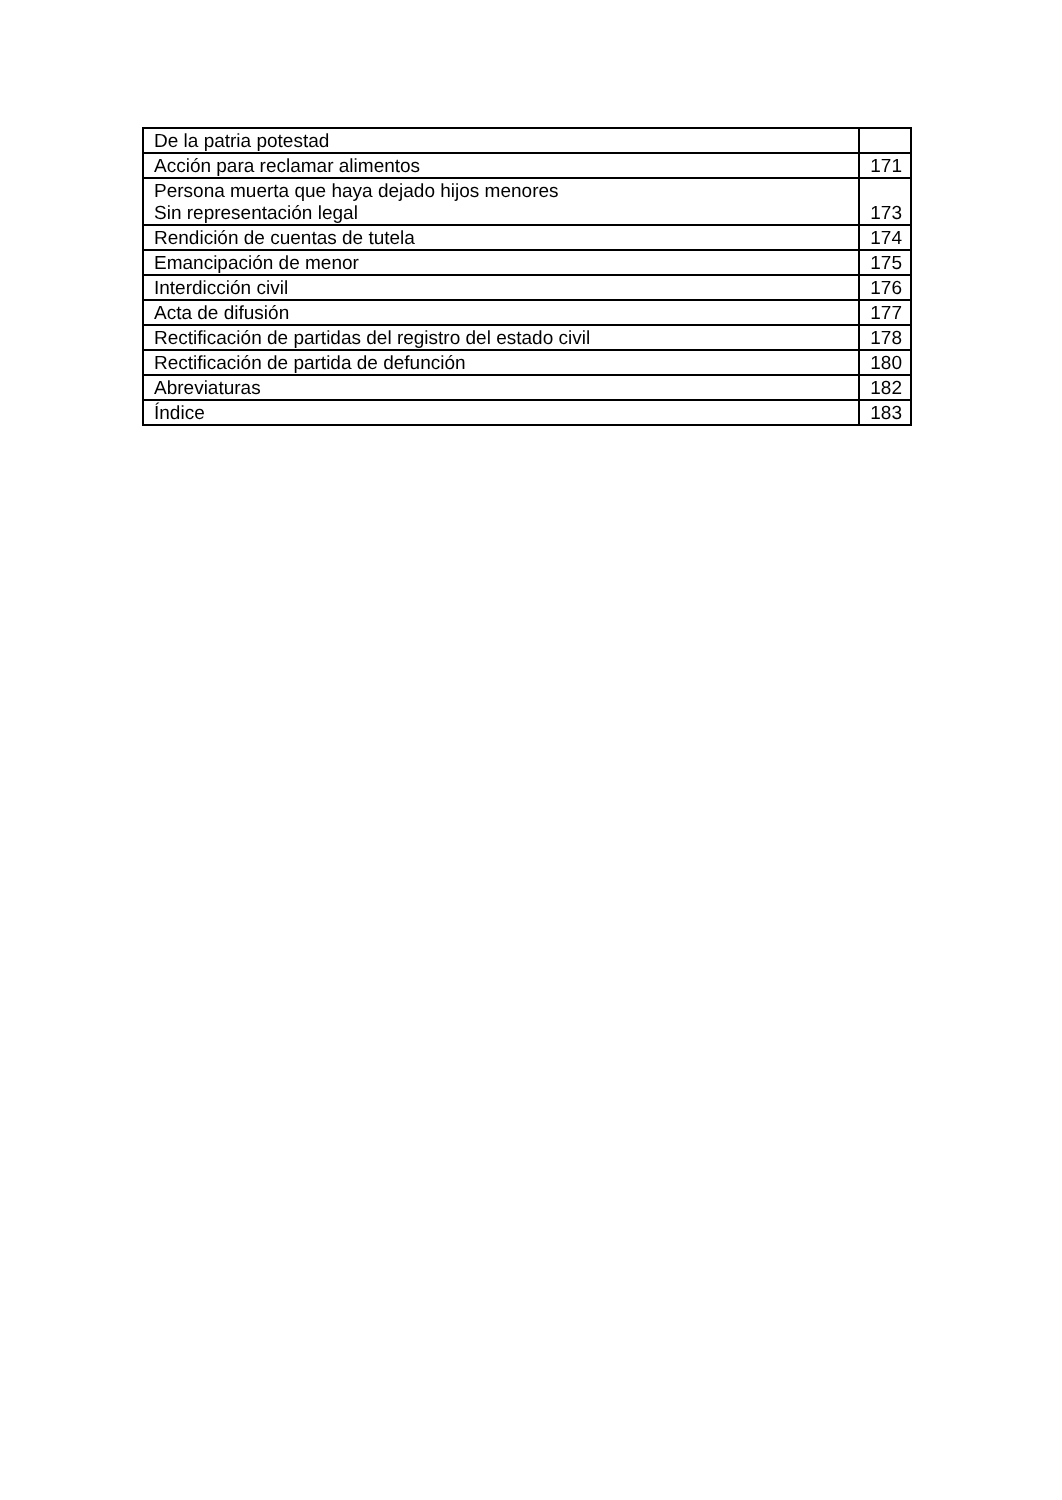| De la patria potestad | |
| Acción para reclamar alimentos | 171 |
| Persona muerta que haya dejado hijos menores Sin representación legal | 173 |
| Rendición de cuentas de tutela | 174 |
| Emancipación de menor | 175 |
| Interdicción civil | 176 |
| Acta de difusión | 177 |
| Rectificación de partidas del registro del estado civil | 178 |
| Rectificación de partida de defunción | 180 |
| Abreviaturas | 182 |
| Índice | 183 |